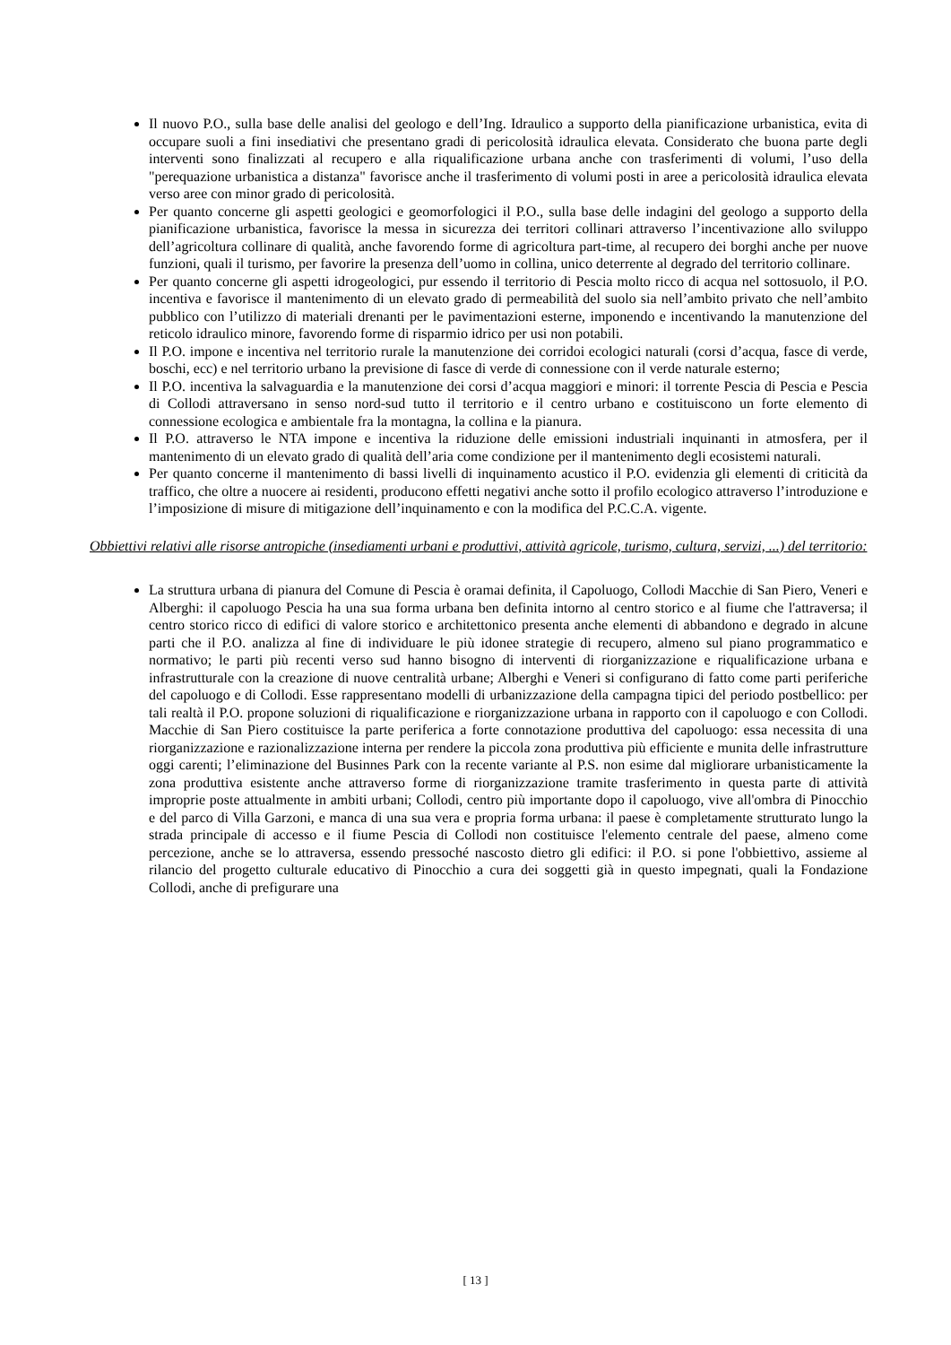Il nuovo P.O., sulla base delle analisi del geologo e dell’Ing. Idraulico a supporto della pianificazione urbanistica, evita di occupare suoli a fini insediativi che presentano gradi di pericolosità idraulica elevata. Considerato che buona parte degli interventi sono finalizzati al recupero e alla riqualificazione urbana anche con trasferimenti di volumi, l’uso della "perequazione urbanistica a distanza" favorisce anche il trasferimento di volumi posti in aree a pericolosità idraulica elevata verso aree con minor grado di pericolosità.
Per quanto concerne gli aspetti geologici e geomorfologici il P.O., sulla base delle indagini del geologo a supporto della pianificazione urbanistica, favorisce la messa in sicurezza dei territori collinari attraverso l’incentivazione allo sviluppo dell’agricoltura collinare di qualità, anche favorendo forme di agricoltura part-time, al recupero dei borghi anche per nuove funzioni, quali il turismo, per favorire la presenza dell’uomo in collina, unico deterrente al degrado del territorio collinare.
Per quanto concerne gli aspetti idrogeologici, pur essendo il territorio di Pescia molto ricco di acqua nel sottosuolo, il P.O. incentiva e favorisce il mantenimento di un elevato grado di permeabilità del suolo sia nell’ambito privato che nell’ambito pubblico con l’utilizzo di materiali drenanti per le pavimentazioni esterne, imponendo e incentivando la manutenzione del reticolo idraulico minore, favorendo forme di risparmio idrico per usi non potabili.
Il P.O. impone e incentiva nel territorio rurale la manutenzione dei corridoi ecologici naturali (corsi d’acqua, fasce di verde, boschi, ecc) e nel territorio urbano la previsione di fasce di verde di connessione con il verde naturale esterno;
Il P.O. incentiva la salvaguardia e la manutenzione dei corsi d’acqua maggiori e minori: il torrente Pescia di Pescia e Pescia di Collodi attraversano in senso nord-sud tutto il territorio e il centro urbano e costituiscono un forte elemento di connessione ecologica e ambientale fra la montagna, la collina e la pianura.
Il P.O. attraverso le NTA impone e incentiva la riduzione delle emissioni industriali inquinanti in atmosfera, per il mantenimento di un elevato grado di qualità dell’aria come condizione per il mantenimento degli ecosistemi naturali.
Per quanto concerne il mantenimento di bassi livelli di inquinamento acustico il P.O. evidenzia gli elementi di criticità da traffico, che oltre a nuocere ai residenti, producono effetti negativi anche sotto il profilo ecologico attraverso l’introduzione e l’imposizione di misure di mitigazione dell’inquinamento e con la modifica del P.C.C.A. vigente.
Obbiettivi relativi alle risorse antropiche (insediamenti urbani e produttivi, attività agricole, turismo, cultura, servizi, ...) del territorio:
La struttura urbana di pianura del Comune di Pescia è oramai definita, il Capoluogo, Collodi Macchie di San Piero, Veneri e Alberghi: il capoluogo Pescia ha una sua forma urbana ben definita intorno al centro storico e al fiume che l'attraversa; il centro storico ricco di edifici di valore storico e architettonico presenta anche elementi di abbandono e degrado in alcune parti che il P.O. analizza al fine di individuare le più idonee strategie di recupero, almeno sul piano programmatico e normativo; le parti più recenti verso sud hanno bisogno di interventi di riorganizzazione e riqualificazione urbana e infrastrutturale con la creazione di nuove centralità urbane; Alberghi e Veneri si configurano di fatto come parti periferiche del capoluogo e di Collodi. Esse rappresentano modelli di urbanizzazione della campagna tipici del periodo postbellico: per tali realtà il P.O. propone soluzioni di riqualificazione e riorganizzazione urbana in rapporto con il capoluogo e con Collodi. Macchie di San Piero costituisce la parte periferica a forte connotazione produttiva del capoluogo: essa necessita di una riorganizzazione e razionalizzazione interna per rendere la piccola zona produttiva più efficiente e munita delle infrastrutture oggi carenti; l’eliminazione del Businnes Park con la recente variante al P.S. non esime dal migliorare urbanisticamente la zona produttiva esistente anche attraverso forme di riorganizzazione tramite trasferimento in questa parte di attività improprie poste attualmente in ambiti urbani; Collodi, centro più importante dopo il capoluogo, vive all'ombra di Pinocchio e del parco di Villa Garzoni, e manca di una sua vera e propria forma urbana: il paese è completamente strutturato lungo la strada principale di accesso e il fiume Pescia di Collodi non costituisce l'elemento centrale del paese, almeno come percezione, anche se lo attraversa, essendo pressoché nascosto dietro gli edifici: il P.O. si pone l'obbiettivo, assieme al rilancio del progetto culturale educativo di Pinocchio a cura dei soggetti già in questo impegnati, quali la Fondazione Collodi, anche di prefigurare una
[ 13 ]